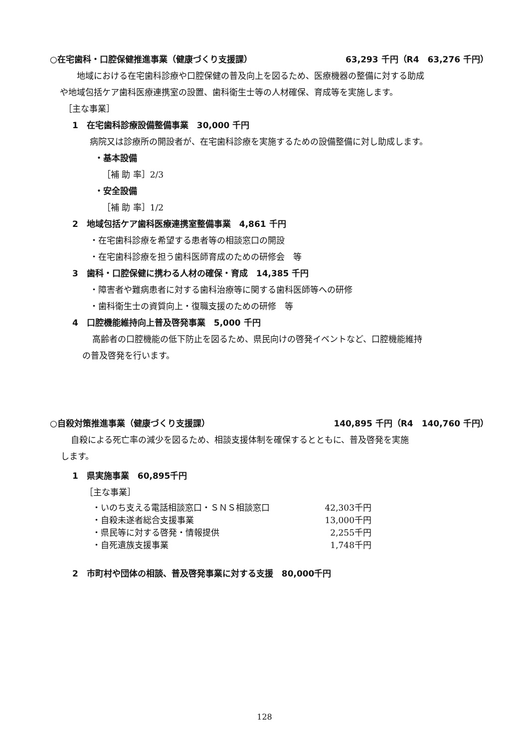○在宅歯科・口腔保健推進事業（健康づくり支援課） 63,293 千円（R4　63,276 千円）
地域における在宅歯科診療や口腔保健の普及向上を図るため、医療機器の整備に対する助成
や地域包括ケア歯科医療連携室の設置、歯科衛生士等の人材確保、育成等を実施します。
［主な事業］
1　在宅歯科診療設備整備事業　30,000 千円
病院又は診療所の開設者が、在宅歯科診療を実施するための設備整備に対し助成します。
・基本設備
［補 助 率］2/3
・安全設備
［補 助 率］1/2
2　地域包括ケア歯科医療連携室整備事業　4,861 千円
・在宅歯科診療を希望する患者等の相談窓口の開設
・在宅歯科診療を担う歯科医師育成のための研修会　等
3　歯科・口腔保健に携わる人材の確保・育成　14,385 千円
・障害者や難病患者に対する歯科治療等に関する歯科医師等への研修
・歯科衛生士の資質向上・復職支援のための研修　等
4　口腔機能維持向上普及啓発事業　5,000 千円
高齢者の口腔機能の低下防止を図るため、県民向けの啓発イベントなど、口腔機能維持
の普及啓発を行います。
○自殺対策推進事業（健康づくり支援課） 140,895 千円（R4　140,760 千円）
自殺による死亡率の減少を図るため、相談支援体制を確保するとともに、普及啓発を実施
します。
1　県実施事業　60,895千円
［主な事業］
・いのち支える電話相談窓口・ＳＮＳ相談窓口 42,303千円
・自殺未遂者総合支援事業 13,000千円
・県民等に対する啓発・情報提供 2,255千円
・自死遺族支援事業 1,748千円
2　市町村や団体の相談、普及啓発事業に対する支援　80,000千円
128